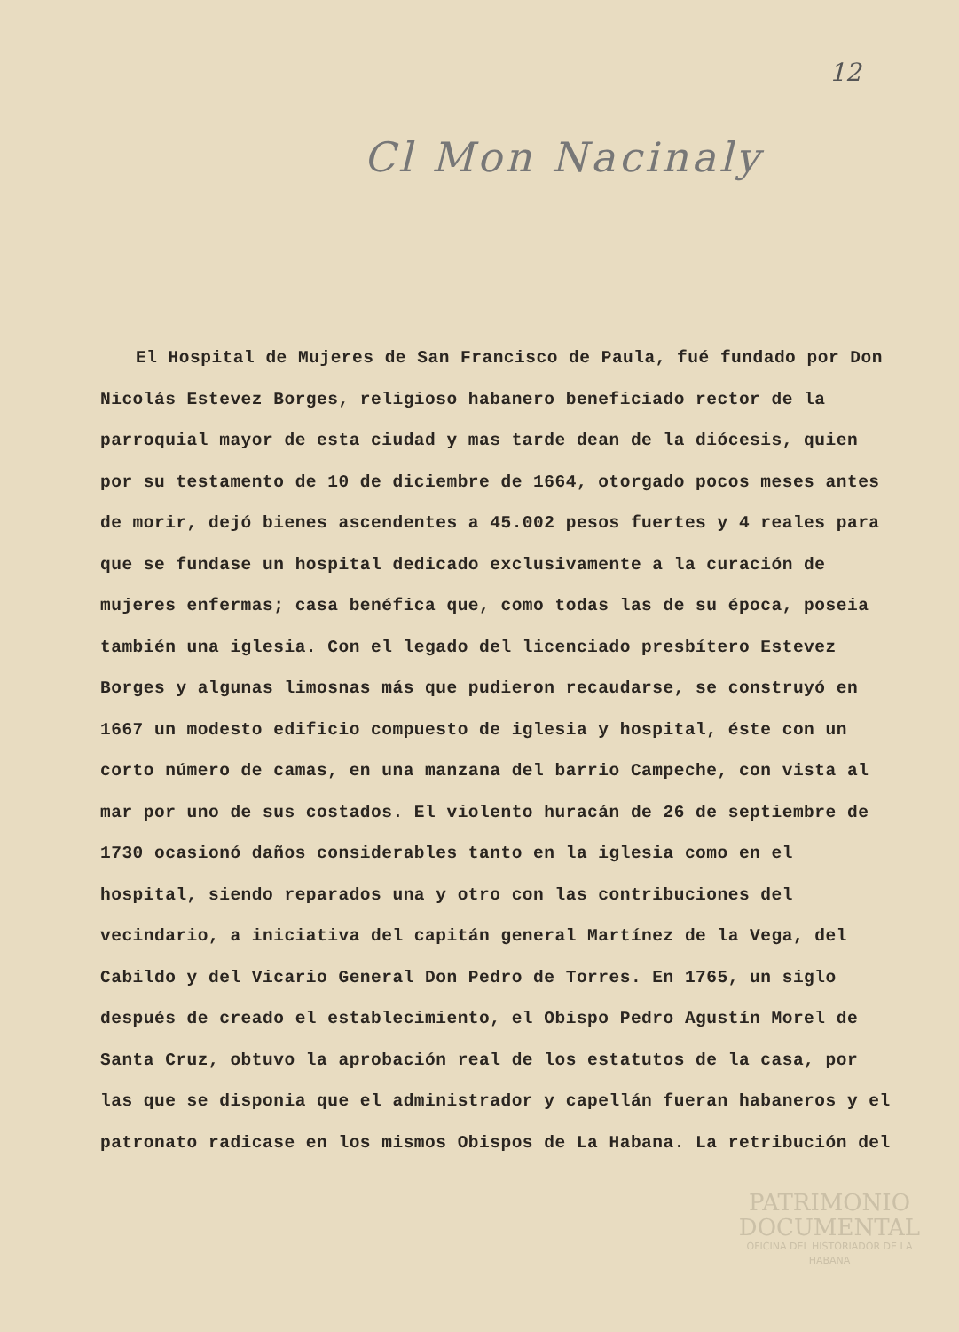12
Cl Mon Nacinaly
El Hospital de Mujeres de San Francisco de Paula, fué fundado por Don Nicolás Estevez Borges, religioso habanero beneficiado rector de la parroquial mayor de esta ciudad y mas tarde dean de la diócesis, quien por su testamento de 10 de diciembre de 1664, otorgado pocos meses antes de morir, dejó bienes ascendentes a 45.002 pesos fuertes y 4 reales para que se fundase un hospital dedicado exclusivamente a la curación de mujeres enfermas; casa benéfica que, como todas las de su época, poseia también una iglesia. Con el legado del licenciado presbítero Estevez Borges y algunas limosnas más que pudieron recaudarse, se construyó en 1667 un modesto edificio compuesto de iglesia y hospital, éste con un corto número de camas, en una manzana del barrio Campeche, con vista al mar por uno de sus costados. El violento huracán de 26 de septiembre de 1730 ocasionó daños considerables tanto en la iglesia como en el hospital, siendo reparados una y otro con las contribuciones del vecindario, a iniciativa del capitán general Martínez de la Vega, del Cabildo y del Vicario General Don Pedro de Torres. En 1765, un siglo después de creado el establecimiento, el Obispo Pedro Agustín Morel de Santa Cruz, obtuvo la aprobación real de los estatutos de la casa, por las que se disponia que el administrador y capellán fueran habaneros y el patronato radicase en los mismos Obispos de La Habana. La retribución del
PATRIMONIO DOCUMENTAL
OFICINA DEL HISTORIADOR DE LA HABANA